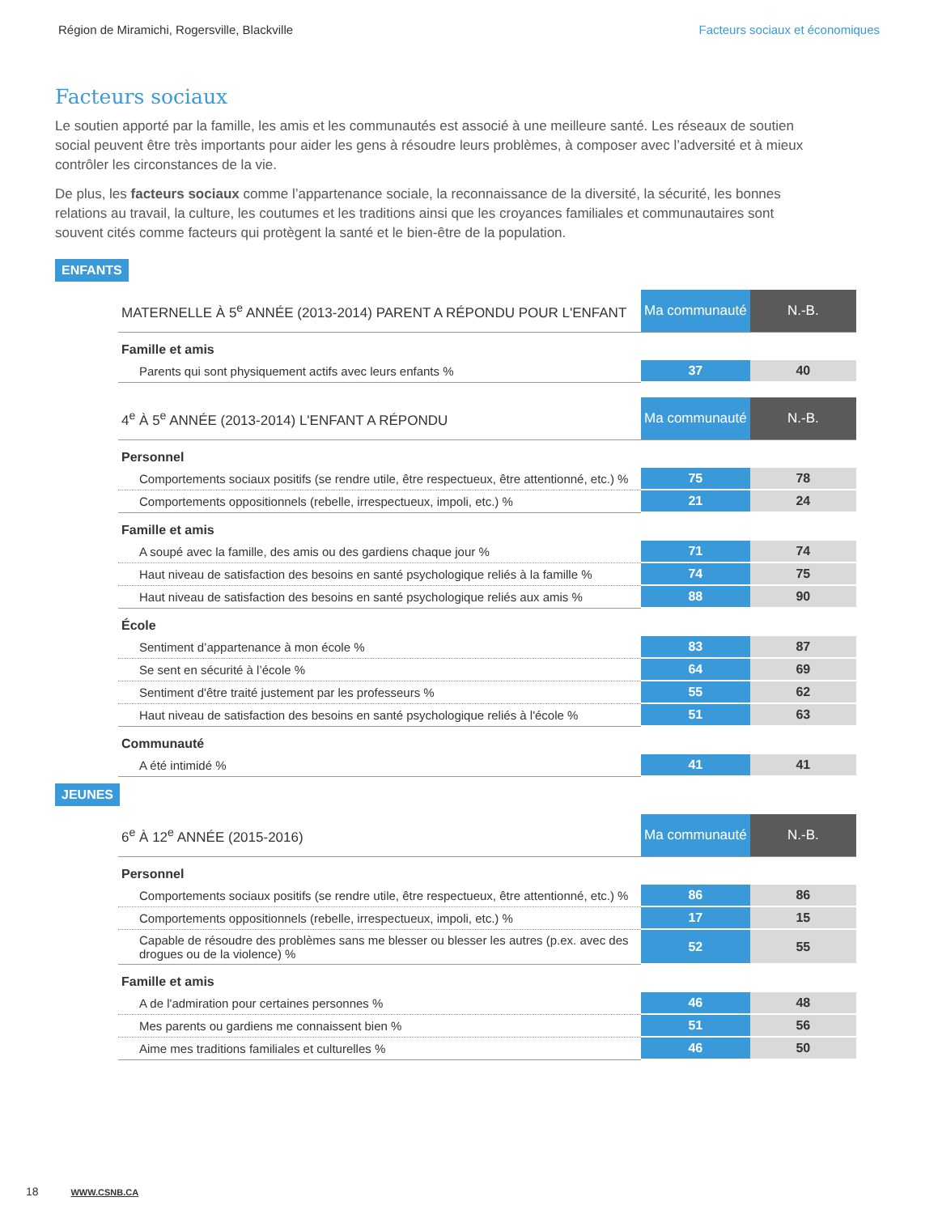Région de Miramichi, Rogersville, Blackville Facteurs sociaux et économiques
Facteurs sociaux
Le soutien apporté par la famille, les amis et les communautés est associé à une meilleure santé. Les réseaux de soutien social peuvent être très importants pour aider les gens à résoudre leurs problèmes, à composer avec l’adversité et à mieux contrôler les circonstances de la vie.
De plus, les facteurs sociaux comme l’appartenance sociale, la reconnaissance de la diversité, la sécurité, les bonnes relations au travail, la culture, les coutumes et les traditions ainsi que les croyances familiales et communautaires sont souvent cités comme facteurs qui protègent la santé et le bien-être de la population.
ENFANTS
| MATERNELLE À 5<sup>e</sup> ANNÉE (2013-2014) PARENT A RÉPONDU POUR L'ENFANT | Ma communauté | N.-B. |
| Famille et amis | | |
| Parents qui sont physiquement actifs avec leurs enfants % | 37 | 40 |
| 4<sup>e</sup> À 5<sup>e</sup> ANNÉE (2013-2014) L'ENFANT A RÉPONDU | Ma communauté | N.-B. |
| Personnel | | |
| Comportements sociaux positifs (se rendre utile, être respectueux, être attentionné, etc.) % | 75 | 78 |
| Comportements oppositionnels (rebelle, irrespectueux, impoli, etc.) % | 21 | 24 |
| Famille et amis | | |
| A soupé avec la famille, des amis ou des gardiens chaque jour % | 71 | 74 |
| Haut niveau de satisfaction des besoins en santé psychologique reliés à la famille % | 74 | 75 |
| Haut niveau de satisfaction des besoins en santé psychologique reliés aux amis % | 88 | 90 |
| École | | |
| Sentiment d’appartenance à mon école % | 83 | 87 |
| Se sent en sécurité à l’école % | 64 | 69 |
| Sentiment d'être traité justement par les professeurs % | 55 | 62 |
| Haut niveau de satisfaction des besoins en santé psychologique reliés à l'école % | 51 | 63 |
| Communauté | | |
| A été intimidé % | 41 | 41 |
JEUNES
| 6<sup>e</sup> À 12<sup>e</sup> ANNÉE (2015-2016) | Ma communauté | N.-B. |
| Personnel | | |
| Comportements sociaux positifs (se rendre utile, être respectueux, être attentionné, etc.) % | 86 | 86 |
| Comportements oppositionnels (rebelle, irrespectueux, impoli, etc.) % | 17 | 15 |
| Capable de résoudre des problèmes sans me blesser ou blesser les autres (p.ex. avec des drogues ou de la violence) % | 52 | 55 |
| Famille et amis | | |
| A de l'admiration pour certaines personnes % | 46 | 48 |
| Mes parents ou gardiens me connaissent bien % | 51 | 56 |
| Aime mes traditions familiales et culturelles % | 46 | 50 |
18 WWW.CSNB.CA